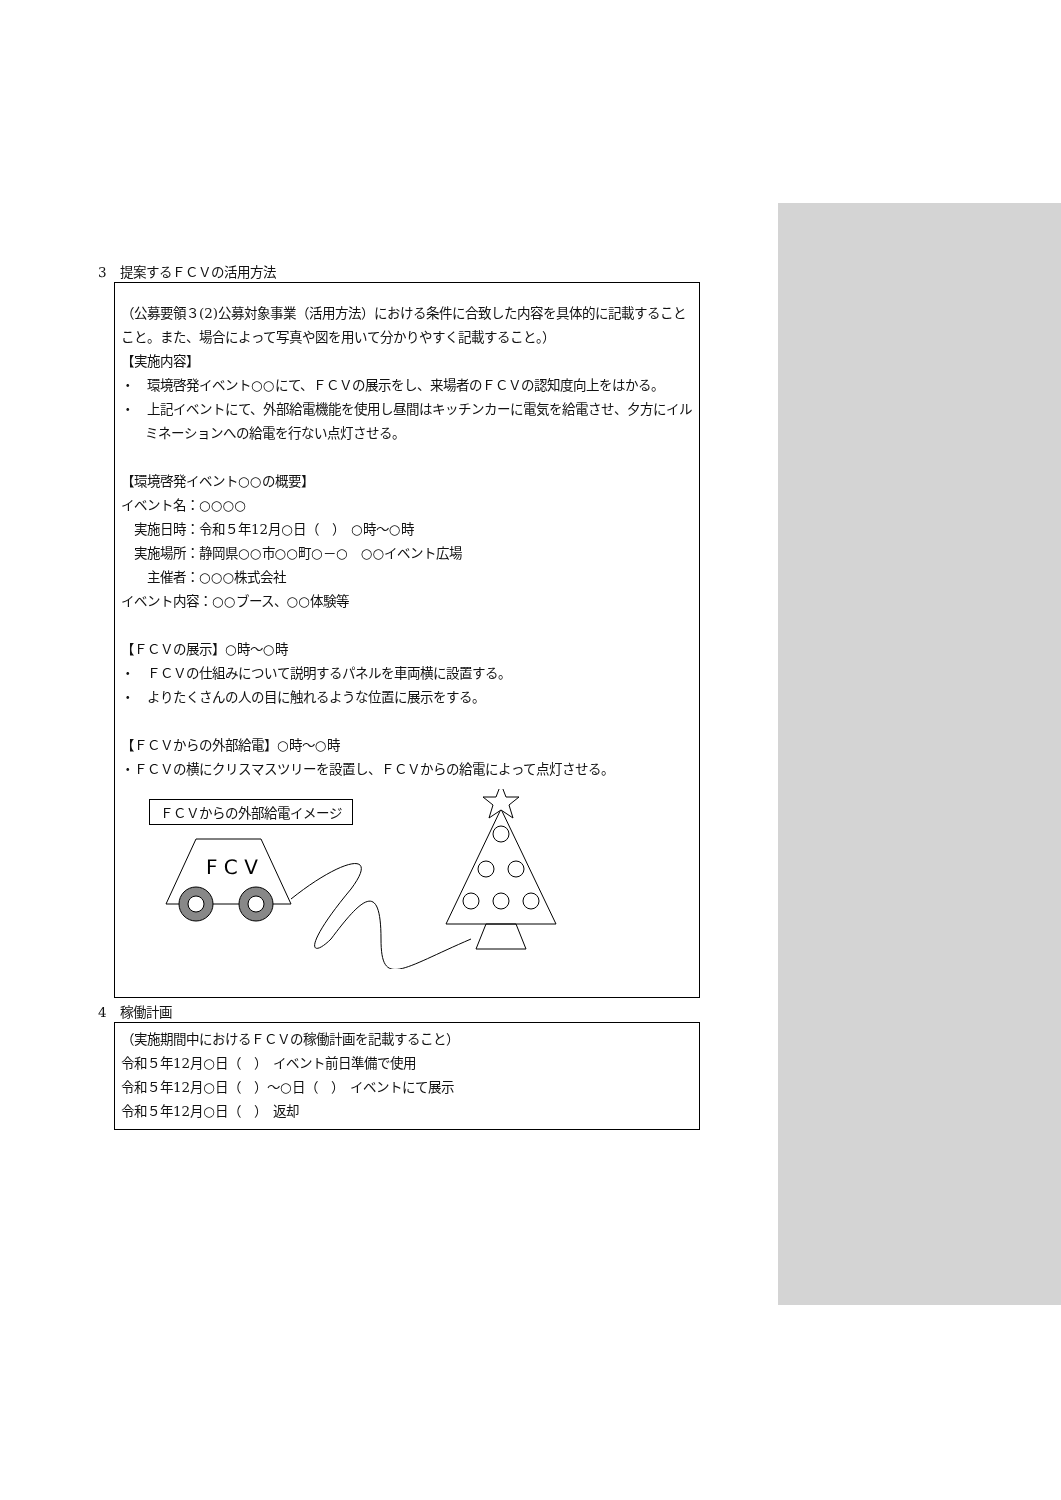3　提案するＦＣＶの活用方法
（公募要領３(2)公募対象事業（活用方法）における条件に合致した内容を具体的に記載することこと。また、場合によって写真や図を用いて分かりやすく記載すること。）
【実施内容】
・　環境啓発イベント○○にて、ＦＣＶの展示をし、来場者のＦＣＶの認知度向上をはかる。
・　上記イベントにて、外部給電機能を使用し昼間はキッチンカーに電気を給電させ、夕方にイルミネーションへの給電を行ない点灯させる。
【環境啓発イベント○○の概要】
イベント名：○○○○
　実施日時：令和５年12月○日（　）　○時～○時
　実施場所：静岡県○○市○○町○－○　○○イベント広場
　　主催者：○○○株式会社
イベント内容：○○ブース、○○体験等
【ＦＣＶの展示】○時～○時
・　ＦＣＶの仕組みについて説明するパネルを車両横に設置する。
・　よりたくさんの人の目に触れるような位置に展示をする。
【ＦＣＶからの外部給電】○時～○時
・ＦＣＶの横にクリスマスツリーを設置し、ＦＣＶからの給電によって点灯させる。
ＦＣＶからの外部給電イメージ
F C V
4　稼働計画
（実施期間中におけるＦＣＶの稼働計画を記載すること）
令和５年12月○日（　）　イベント前日準備で使用
令和５年12月○日（　）～○日（　）　イベントにて展示
令和５年12月○日（　）　返却